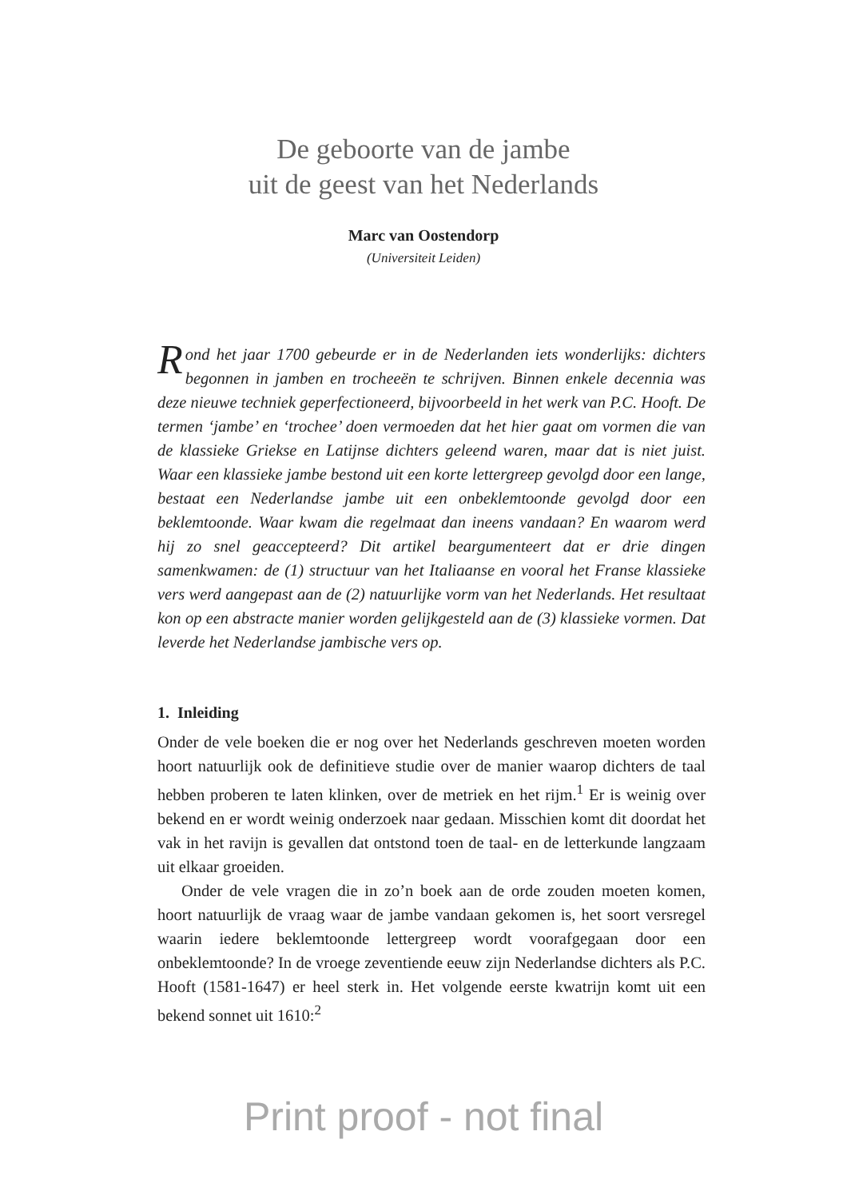De geboorte van de jambe
uit de geest van het Nederlands
Marc van Oostendorp
(Universiteit Leiden)
Rond het jaar 1700 gebeurde er in de Nederlanden iets wonderlijks: dichters begonnen in jamben en trocheeën te schrijven. Binnen enkele decennia was deze nieuwe techniek geperfectioneerd, bijvoorbeeld in het werk van P.C. Hooft. De termen ‘jambe’ en ‘trochee’ doen vermoeden dat het hier gaat om vormen die van de klassieke Griekse en Latijnse dichters geleend waren, maar dat is niet juist. Waar een klassieke jambe bestond uit een korte lettergreep gevolgd door een lange, bestaat een Nederlandse jambe uit een onbeklemtoonde gevolgd door een beklemtoonde. Waar kwam die regelmaat dan ineens vandaan? En waarom werd hij zo snel geaccepteerd? Dit artikel beargumenteert dat er drie dingen samenkwamen: de (1) structuur van het Italiaanse en vooral het Franse klassieke vers werd aangepast aan de (2) natuurlijke vorm van het Nederlands. Het resultaat kon op een abstracte manier worden gelijkgesteld aan de (3) klassieke vormen. Dat leverde het Nederlandse jambische vers op.
1. Inleiding
Onder de vele boeken die er nog over het Nederlands geschreven moeten worden hoort natuurlijk ook de definitieve studie over de manier waarop dichters de taal hebben proberen te laten klinken, over de metriek en het rijm.<sup>1</sup> Er is weinig over bekend en er wordt weinig onderzoek naar gedaan. Misschien komt dit doordat het vak in het ravijn is gevallen dat ontstond toen de taal- en de letterkunde langzaam uit elkaar groeiden.
Onder de vele vragen die in zo’n boek aan de orde zouden moeten komen, hoort natuurlijk de vraag waar de jambe vandaan gekomen is, het soort versregel waarin iedere beklemtoonde lettergreep wordt voorafgegaan door een onbeklemtoonde? In de vroege zeventiende eeuw zijn Nederlandse dichters als P.C. Hooft (1581-1647) er heel sterk in. Het volgende eerste kwatrijn komt uit een bekend sonnet uit 1610:<sup>2</sup>
Print proof - not final